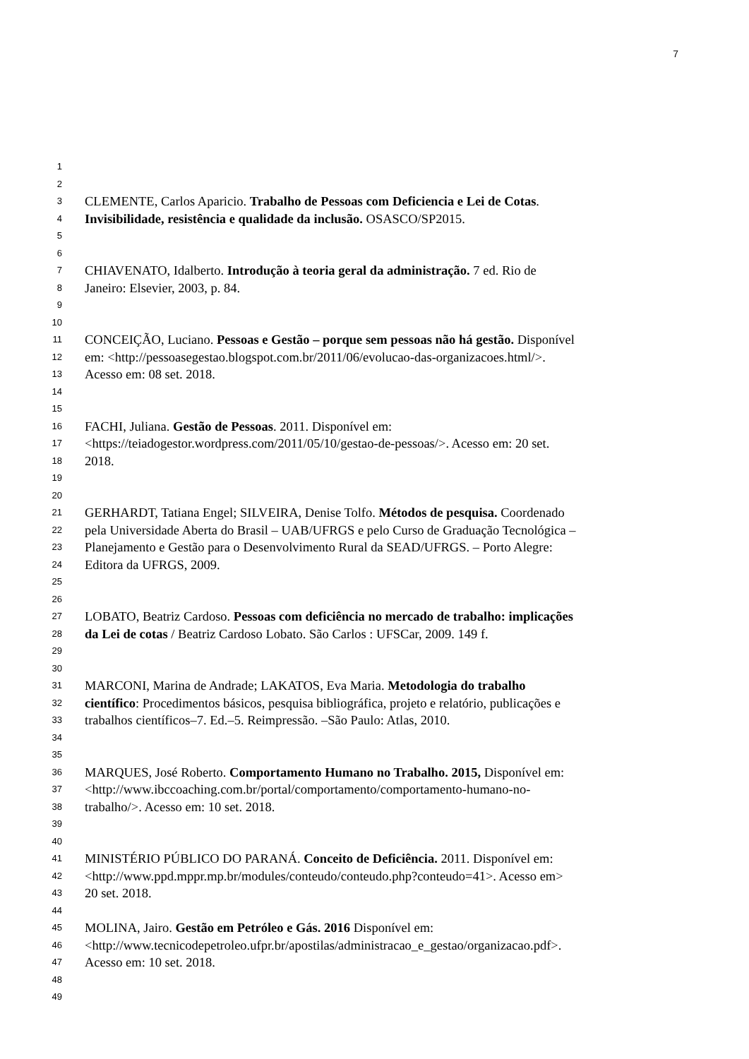7
1
2
3 CLEMENTE, Carlos Aparicio. Trabalho de Pessoas com Deficiencia e Lei de Cotas.
4 Invisibilidade, resistência e qualidade da inclusão. OSASCO/SP2015.
5
6
7 CHIAVENATO, Idalberto. Introdução à teoria geral da administração. 7 ed. Rio de
8 Janeiro: Elsevier, 2003, p. 84.
9
10
11 CONCEIÇÃO, Luciano. Pessoas e Gestão – porque sem pessoas não há gestão. Disponível
12 em: <http://pessoasegestao.blogspot.com.br/2011/06/evolucao-das-organizacoes.html/>.
13 Acesso em: 08 set. 2018.
14
15
16 FACHI, Juliana. Gestão de Pessoas. 2011. Disponível em:
17 <https://teiadogestor.wordpress.com/2011/05/10/gestao-de-pessoas/>. Acesso em: 20 set.
18 2018.
19
20
21 GERHARDT, Tatiana Engel; SILVEIRA, Denise Tolfo. Métodos de pesquisa. Coordenado
22 pela Universidade Aberta do Brasil – UAB/UFRGS e pelo Curso de Graduação Tecnológica –
23 Planejamento e Gestão para o Desenvolvimento Rural da SEAD/UFRGS. – Porto Alegre:
24 Editora da UFRGS, 2009.
25
26
27 LOBATO, Beatriz Cardoso. Pessoas com deficiência no mercado de trabalho: implicações
28 da Lei de cotas / Beatriz Cardoso Lobato. São Carlos : UFSCar, 2009. 149 f.
29
30
31 MARCONI, Marina de Andrade; LAKATOS, Eva Maria. Metodologia do trabalho
32 científico: Procedimentos básicos, pesquisa bibliográfica, projeto e relatório, publicações e
33 trabalhos científicos–7. Ed.–5. Reimpressão. –São Paulo: Atlas, 2010.
34
35
36 MARQUES, José Roberto. Comportamento Humano no Trabalho. 2015, Disponível em:
37 <http://www.ibccoaching.com.br/portal/comportamento/comportamento-humano-no-
38 trabalho/>. Acesso em: 10 set. 2018.
39
40
41 MINISTÉRIO PÚBLICO DO PARANÁ. Conceito de Deficiência. 2011. Disponível em:
42 <http://www.ppd.mppr.mp.br/modules/conteudo/conteudo.php?conteudo=41>. Acesso em>
43 20 set. 2018.
44
45 MOLINA, Jairo. Gestão em Petróleo e Gás. 2016 Disponível em:
46 <http://www.tecnicodepetroleo.ufpr.br/apostilas/administracao_e_gestao/organizacao.pdf>.
47 Acesso em: 10 set. 2018.
48
49